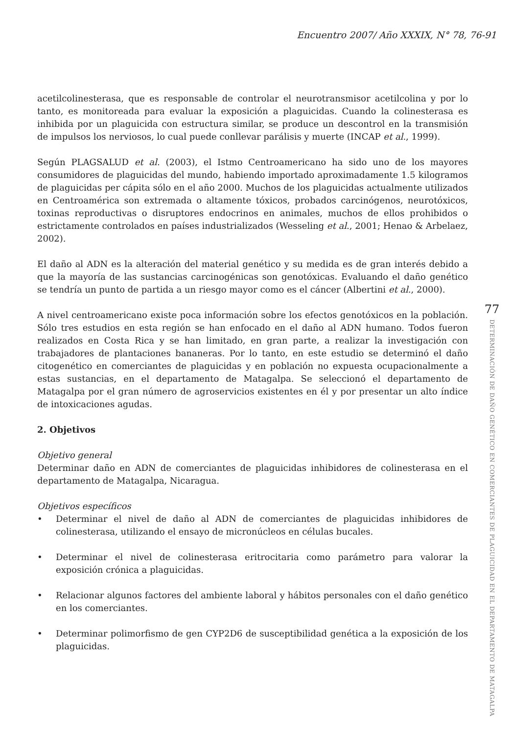Encuentro 2007/ Año XXXIX, N° 78, 76-91
acetilcolinesterasa, que es responsable de controlar el neurotransmisor acetilcolina y por lo tanto, es monitoreada para evaluar la exposición a plaguicidas. Cuando la colinesterasa es inhibida por un plaguicida con estructura similar, se produce un descontrol en la transmisión de impulsos los nerviosos, lo cual puede conllevar parálisis y muerte (INCAP et al., 1999).
Según PLAGSALUD et al. (2003), el Istmo Centroamericano ha sido uno de los mayores consumidores de plaguicidas del mundo, habiendo importado aproximadamente 1.5 kilogramos de plaguicidas per cápita sólo en el año 2000. Muchos de los plaguicidas actualmente utilizados en Centroamérica son extremada o altamente tóxicos, probados carcinógenos, neurotóxicos, toxinas reproductivas o disruptores endocrinos en animales, muchos de ellos prohibidos o estrictamente controlados en países industrializados (Wesseling et al., 2001; Henao & Arbelaez, 2002).
El daño al ADN es la alteración del material genético y su medida es de gran interés debido a que la mayoría de las sustancias carcinogénicas son genotóxicas. Evaluando el daño genético se tendría un punto de partida a un riesgo mayor como es el cáncer (Albertini et al., 2000).
A nivel centroamericano existe poca información sobre los efectos genotóxicos en la población. Sólo tres estudios en esta región se han enfocado en el daño al ADN humano. Todos fueron realizados en Costa Rica y se han limitado, en gran parte, a realizar la investigación con trabajadores de plantaciones bananeras. Por lo tanto, en este estudio se determinó el daño citogenético en comerciantes de plaguicidas y en población no expuesta ocupacionalmente a estas sustancias, en el departamento de Matagalpa. Se seleccionó el departamento de Matagalpa por el gran número de agroservicios existentes en él y por presentar un alto índice de intoxicaciones agudas.
2. Objetivos
Objetivo general
Determinar daño en ADN de comerciantes de plaguicidas inhibidores de colinesterasa en el departamento de Matagalpa, Nicaragua.
Objetivos específicos
• Determinar el nivel de daño al ADN de comerciantes de plaguicidas inhibidores de colinesterasa, utilizando el ensayo de micronúcleos en células bucales.
• Determinar el nivel de colinesterasa eritrocitaria como parámetro para valorar la exposición crónica a plaguicidas.
• Relacionar algunos factores del ambiente laboral y hábitos personales con el daño genético en los comerciantes.
• Determinar polimorfismo de gen CYP2D6 de susceptibilidad genética a la exposición de los plaguicidas.
77
DETERMINACIÓN DE DAÑO GENÉTICO EN COMERCIANTES DE PLAGUICIDAD EN EL DEPARTAMENTO DE MATAGALPA